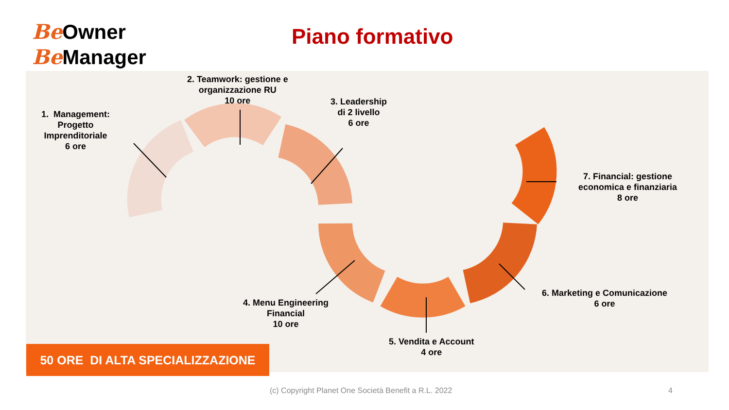Be Owner
Be Manager
Piano formativo
1. Management:
Progetto
Imprenditoriale
6 ore
2. Teamwork: gestione e
organizzazione RU
10 ore
3. Leadership
di 2 livello
6 ore
4. Menu Engineering
Financial
10 ore
5. Vendita e Account
4 ore
6. Marketing e Comunicazione
6 ore
7. Financial: gestione
economica e finanziaria
8 ore
50 ORE DI ALTA SPECIALIZZAZIONE
(c) Copyright Planet One Società Benefit a R.L. 2022
4